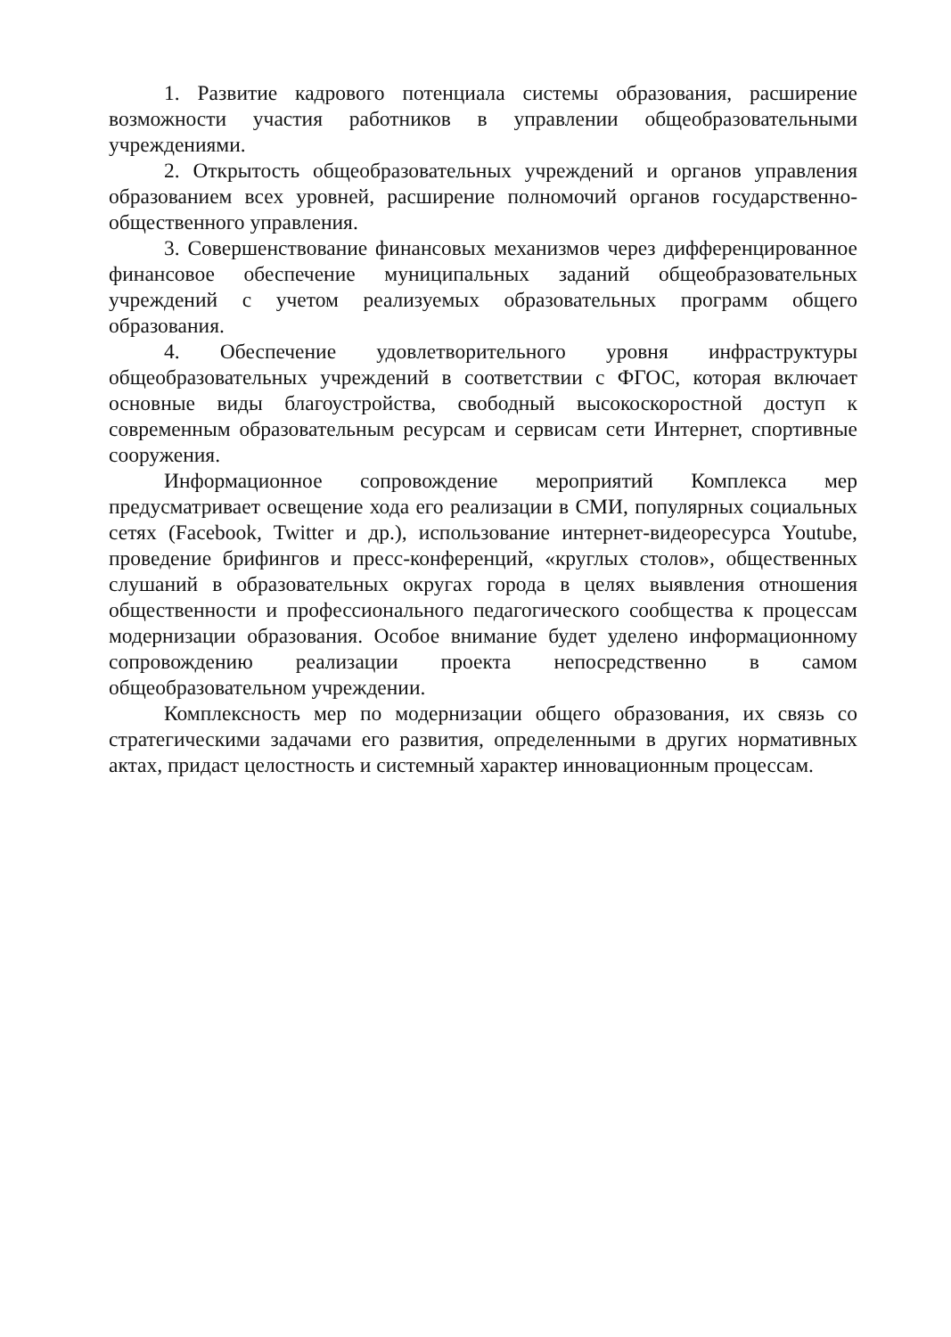1. Развитие кадрового потенциала системы образования, расширение возможности участия работников в управлении общеобразовательными учреждениями.
2. Открытость общеобразовательных учреждений и органов управления образованием всех уровней, расширение полномочий органов государственно-общественного управления.
3. Совершенствование финансовых механизмов через дифференцированное финансовое обеспечение муниципальных заданий общеобразовательных учреждений с учетом реализуемых образовательных программ общего образования.
4. Обеспечение удовлетворительного уровня инфраструктуры общеобразовательных учреждений в соответствии с ФГОС, которая включает основные виды благоустройства, свободный высокоскоростной доступ к современным образовательным ресурсам и сервисам сети Интернет, спортивные сооружения.
Информационное сопровождение мероприятий Комплекса мер предусматривает освещение хода его реализации в СМИ, популярных социальных сетях (Facebook, Twitter и др.), использование интернет-видеоресурса Youtube, проведение брифингов и пресс-конференций, «круглых столов», общественных слушаний в образовательных округах города в целях выявления отношения общественности и профессионального педагогического сообщества к процессам модернизации образования. Особое внимание будет уделено информационному сопровождению реализации проекта непосредственно в самом общеобразовательном учреждении.
Комплексность мер по модернизации общего образования, их связь со стратегическими задачами его развития, определенными в других нормативных актах, придаст целостность и системный характер инновационным процессам.